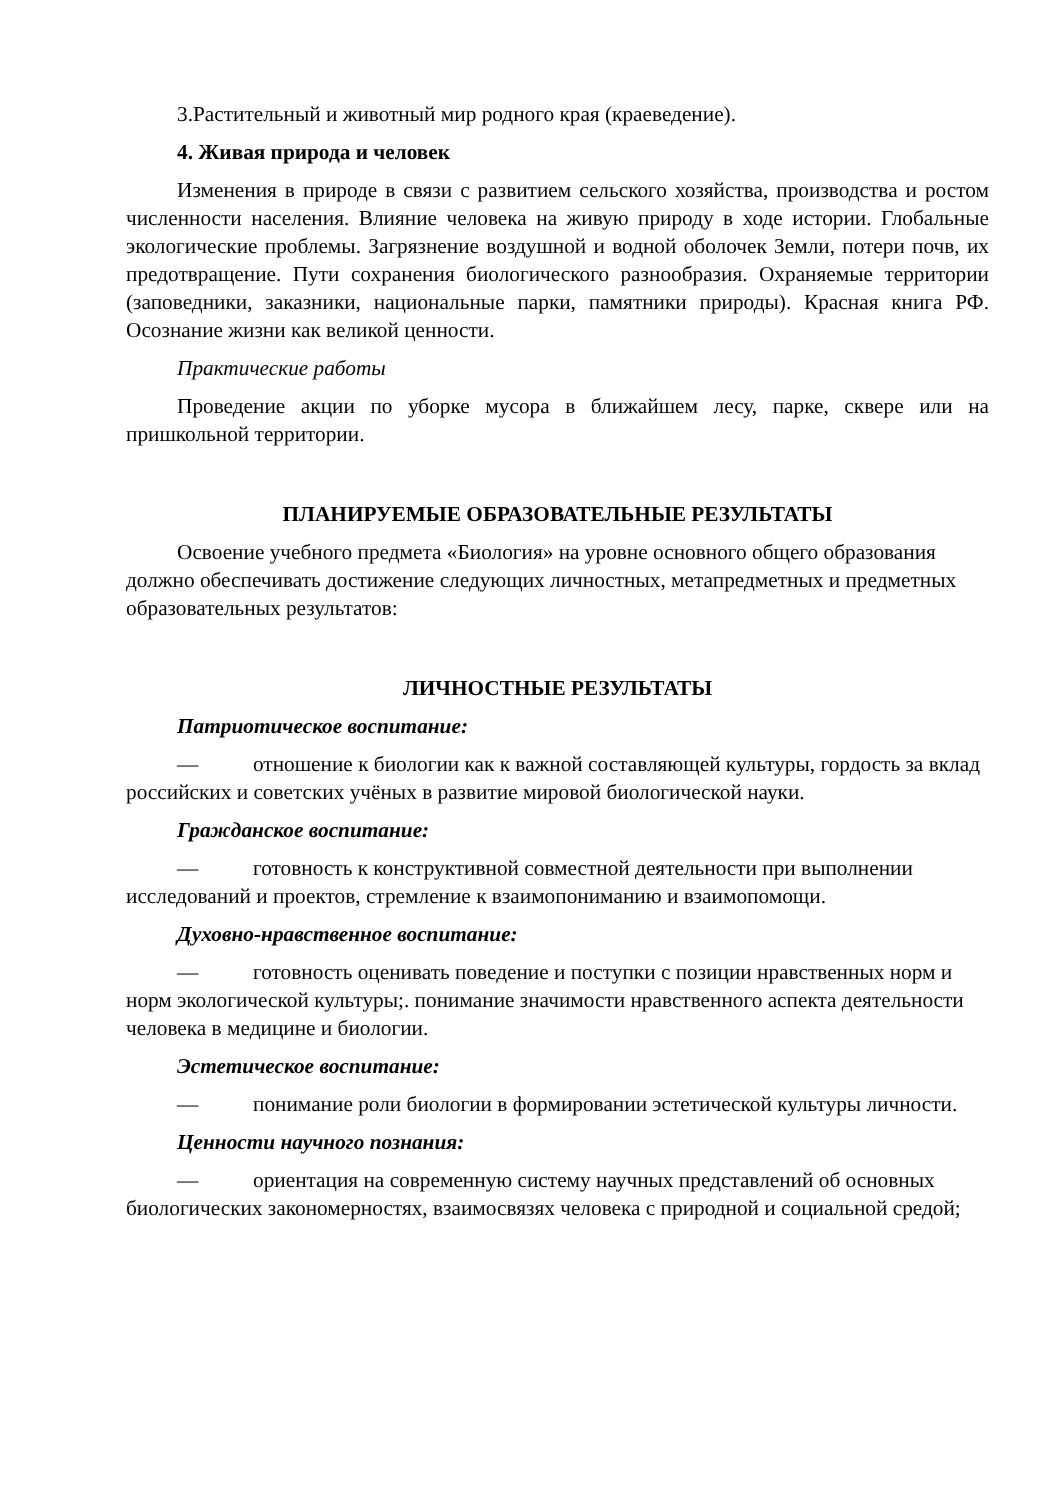3.Растительный и животный мир родного края (краеведение).
4. Живая природа и человек
Изменения в природе в связи с развитием сельского хозяйства, производства и ростом численности населения. Влияние человека на живую природу в ходе истории. Глобальные экологические проблемы. Загрязнение воздушной и водной оболочек Земли, потери почв, их предотвращение. Пути сохранения биологического разнообразия. Охраняемые территории (заповедники, заказники, национальные парки, памятники природы). Красная книга РФ. Осознание жизни как великой ценности.
Практические работы
Проведение акции по уборке мусора в ближайшем лесу, парке, сквере или на пришкольной территории.
ПЛАНИРУЕМЫЕ ОБРАЗОВАТЕЛЬНЫЕ РЕЗУЛЬТАТЫ
Освоение учебного предмета «Биология» на уровне основного общего образования должно обеспечивать достижение следующих личностных, метапредметных и предметных образовательных результатов:
ЛИЧНОСТНЫЕ РЕЗУЛЬТАТЫ
Патриотическое воспитание:
— отношение к биологии как к важной составляющей культуры, гордость за вклад российских и советских учёных в развитие мировой биологической науки.
Гражданское воспитание:
— готовность к конструктивной совместной деятельности при выполнении исследований и проектов, стремление к взаимопониманию и взаимопомощи.
Духовно-нравственное воспитание:
— готовность оценивать поведение и поступки с позиции нравственных норм и норм экологической культуры;. понимание значимости нравственного аспекта деятельности человека в медицине и биологии.
Эстетическое воспитание:
— понимание роли биологии в формировании эстетической культуры личности.
Ценности научного познания:
— ориентация на современную систему научных представлений об основных биологических закономерностях, взаимосвязях человека с природной и социальной средой;